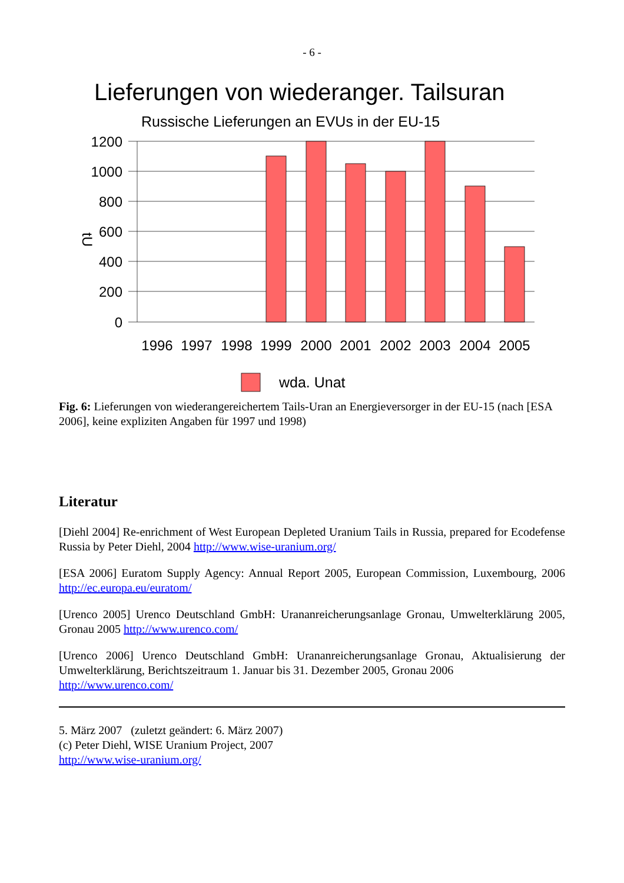- 6 -
Lieferungen von wiederanger. Tailsuran
Russische Lieferungen an EVUs in der EU-15
1200
1000
800
600
400
200
0
tU
1996
1997
1998
1999
2000
2001
2002
2003
2004
2005
wda. Unat
Fig. 6: Lieferungen von wiederangereichertem Tails-Uran an Energieversorger in der EU-15 (nach [ESA 2006], keine expliziten Angaben für 1997 und 1998)
Literatur
[Diehl 2004] Re-enrichment of West European Depleted Uranium Tails in Russia, prepared for Ecodefense Russia by Peter Diehl, 2004 http://www.wise-uranium.org/
[ESA 2006] Euratom Supply Agency: Annual Report 2005, European Commission, Luxembourg, 2006 http://ec.europa.eu/euratom/
[Urenco 2005] Urenco Deutschland GmbH: Urananreicherungsanlage Gronau, Umwelterklärung 2005, Gronau 2005 http://www.urenco.com/
[Urenco 2006] Urenco Deutschland GmbH: Urananreicherungsanlage Gronau, Aktualisierung der Umwelterklärung, Berichtszeitraum 1. Januar bis 31. Dezember 2005, Gronau 2006
http://www.urenco.com/
5. März 2007 (zuletzt geändert: 6. März 2007)
(c) Peter Diehl, WISE Uranium Project, 2007
http://www.wise-uranium.org/